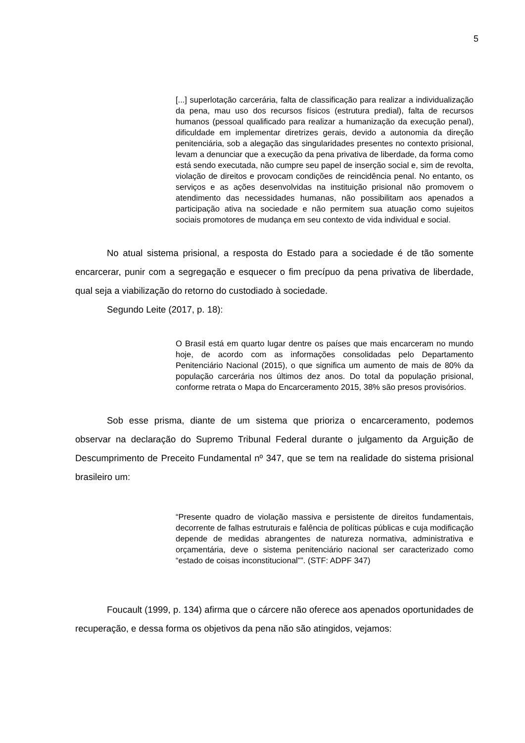5
[...] superlotação carcerária, falta de classificação para realizar a individualização da pena, mau uso dos recursos físicos (estrutura predial), falta de recursos humanos (pessoal qualificado para realizar a humanização da execução penal), dificuldade em implementar diretrizes gerais, devido a autonomia da direção penitenciária, sob a alegação das singularidades presentes no contexto prisional, levam a denunciar que a execução da pena privativa de liberdade, da forma como está sendo executada, não cumpre seu papel de inserção social e, sim de revolta, violação de direitos e provocam condições de reincidência penal. No entanto, os serviços e as ações desenvolvidas na instituição prisional não promovem o atendimento das necessidades humanas, não possibilitam aos apenados a participação ativa na sociedade e não permitem sua atuação como sujeitos sociais promotores de mudança em seu contexto de vida individual e social.
No atual sistema prisional, a resposta do Estado para a sociedade é de tão somente encarcerar, punir com a segregação e esquecer o fim precípuo da pena privativa de liberdade, qual seja a viabilização do retorno do custodiado à sociedade.
Segundo Leite (2017, p. 18):
O Brasil está em quarto lugar dentre os países que mais encarceram no mundo hoje, de acordo com as informações consolidadas pelo Departamento Penitenciário Nacional (2015), o que significa um aumento de mais de 80% da população carcerária nos últimos dez anos. Do total da população prisional, conforme retrata o Mapa do Encarceramento 2015, 38% são presos provisórios.
Sob esse prisma, diante de um sistema que prioriza o encarceramento, podemos observar na declaração do Supremo Tribunal Federal durante o julgamento da Arguição de Descumprimento de Preceito Fundamental nº 347, que se tem na realidade do sistema prisional brasileiro um:
“Presente quadro de violação massiva e persistente de direitos fundamentais, decorrente de falhas estruturais e falência de políticas públicas e cuja modificação depende de medidas abrangentes de natureza normativa, administrativa e orçamentária, deve o sistema penitenciário nacional ser caracterizado como “estado de coisas inconstitucional””. (STF: ADPF 347)
Foucault (1999, p. 134) afirma que o cárcere não oferece aos apenados oportunidades de recuperação, e dessa forma os objetivos da pena não são atingidos, vejamos: